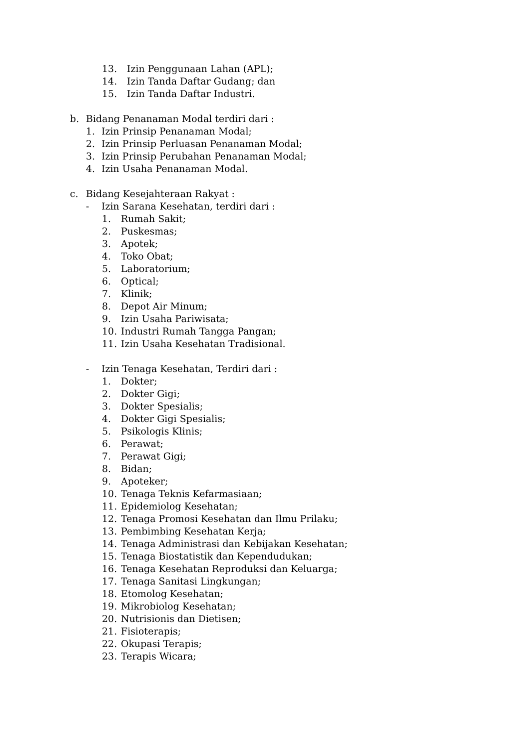13. Izin Penggunaan Lahan (APL);
14. Izin Tanda Daftar Gudang; dan
15. Izin Tanda Daftar Industri.
b. Bidang Penanaman Modal terdiri dari :
1. Izin Prinsip Penanaman Modal;
2. Izin Prinsip Perluasan Penanaman Modal;
3. Izin Prinsip Perubahan Penanaman Modal;
4. Izin Usaha Penanaman Modal.
c. Bidang Kesejahteraan Rakyat :
- Izin Sarana Kesehatan, terdiri dari :
1. Rumah Sakit;
2. Puskesmas;
3. Apotek;
4. Toko Obat;
5. Laboratorium;
6. Optical;
7. Klinik;
8. Depot Air Minum;
9. Izin Usaha Pariwisata;
10. Industri Rumah Tangga Pangan;
11. Izin Usaha Kesehatan Tradisional.
- Izin Tenaga Kesehatan, Terdiri dari :
1. Dokter;
2. Dokter Gigi;
3. Dokter Spesialis;
4. Dokter Gigi Spesialis;
5. Psikologis Klinis;
6. Perawat;
7. Perawat Gigi;
8. Bidan;
9. Apoteker;
10. Tenaga Teknis Kefarmasiaan;
11. Epidemiolog Kesehatan;
12. Tenaga Promosi Kesehatan dan Ilmu Prilaku;
13. Pembimbing Kesehatan Kerja;
14. Tenaga Administrasi dan Kebijakan Kesehatan;
15. Tenaga Biostatistik dan Kependudukan;
16. Tenaga Kesehatan Reproduksi dan Keluarga;
17. Tenaga Sanitasi Lingkungan;
18. Etomolog Kesehatan;
19. Mikrobiolog Kesehatan;
20. Nutrisionis dan Dietisen;
21. Fisioterapis;
22. Okupasi Terapis;
23. Terapis Wicara;